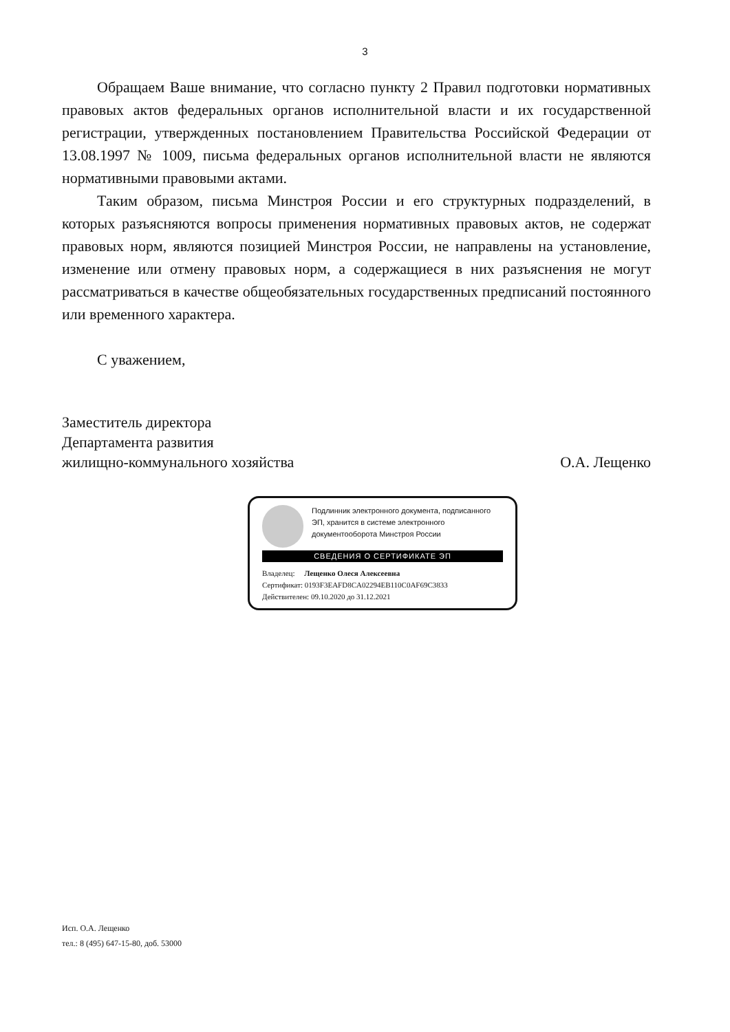3
Обращаем Ваше внимание, что согласно пункту 2 Правил подготовки нормативных правовых актов федеральных органов исполнительной власти и их государственной регистрации, утвержденных постановлением Правительства Российской Федерации от 13.08.1997 № 1009, письма федеральных органов исполнительной власти не являются нормативными правовыми актами.
Таким образом, письма Минстроя России и его структурных подразделений, в которых разъясняются вопросы применения нормативных правовых актов, не содержат правовых норм, являются позицией Минстроя России, не направлены на установление, изменение или отмену правовых норм, а содержащиеся в них разъяснения не могут рассматриваться в качестве общеобязательных государственных предписаний постоянного или временного характера.
С уважением,
Заместитель директора
Департамента развития
жилищно-коммунального хозяйства О.А. Лещенко
Подлинник электронного документа, подписанного ЭП, хранится в системе электронного документооборота Минстроя России
СВЕДЕНИЯ О СЕРТИФИКАТЕ ЭП
Владелец: Лещенко Олеся Алексеевна
Сертификат: 0193F3EAFD8CA02294EB110C0AF69C3833
Действителен: 09.10.2020 до 31.12.2021
Исп. О.А. Лещенко
тел.: 8 (495) 647-15-80, доб. 53000